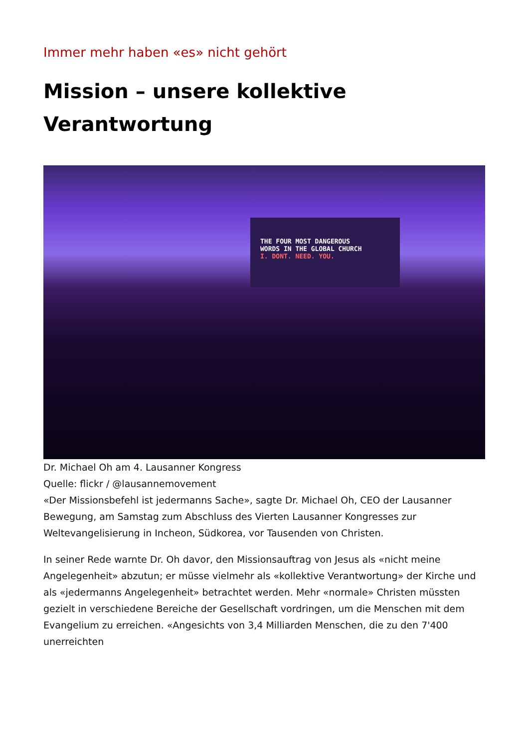Immer mehr haben «es» nicht gehört
Mission – unsere kollektive Verantwortung
THE FOUR MOST DANGEROUS
WORDS IN THE GLOBAL CHURCH
I. DONT. NEED. YOU.
Dr. Michael Oh am 4. Lausanner Kongress
Quelle: flickr / @lausannemovement
«Der Missionsbefehl ist jedermanns Sache», sagte Dr. Michael Oh, CEO der Lausanner Bewegung, am Samstag zum Abschluss des Vierten Lausanner Kongresses zur Weltevangelisierung in Incheon, Südkorea, vor Tausenden von Christen.
In seiner Rede warnte Dr. Oh davor, den Missionsauftrag von Jesus als «nicht meine Angelegenheit» abzutun; er müsse vielmehr als «kollektive Verantwortung» der Kirche und als «jedermanns Angelegenheit» betrachtet werden. Mehr «normale» Christen müssten gezielt in verschiedene Bereiche der Gesellschaft vordringen, um die Menschen mit dem Evangelium zu erreichen. «Angesichts von 3,4 Milliarden Menschen, die zu den 7'400 unerreichten